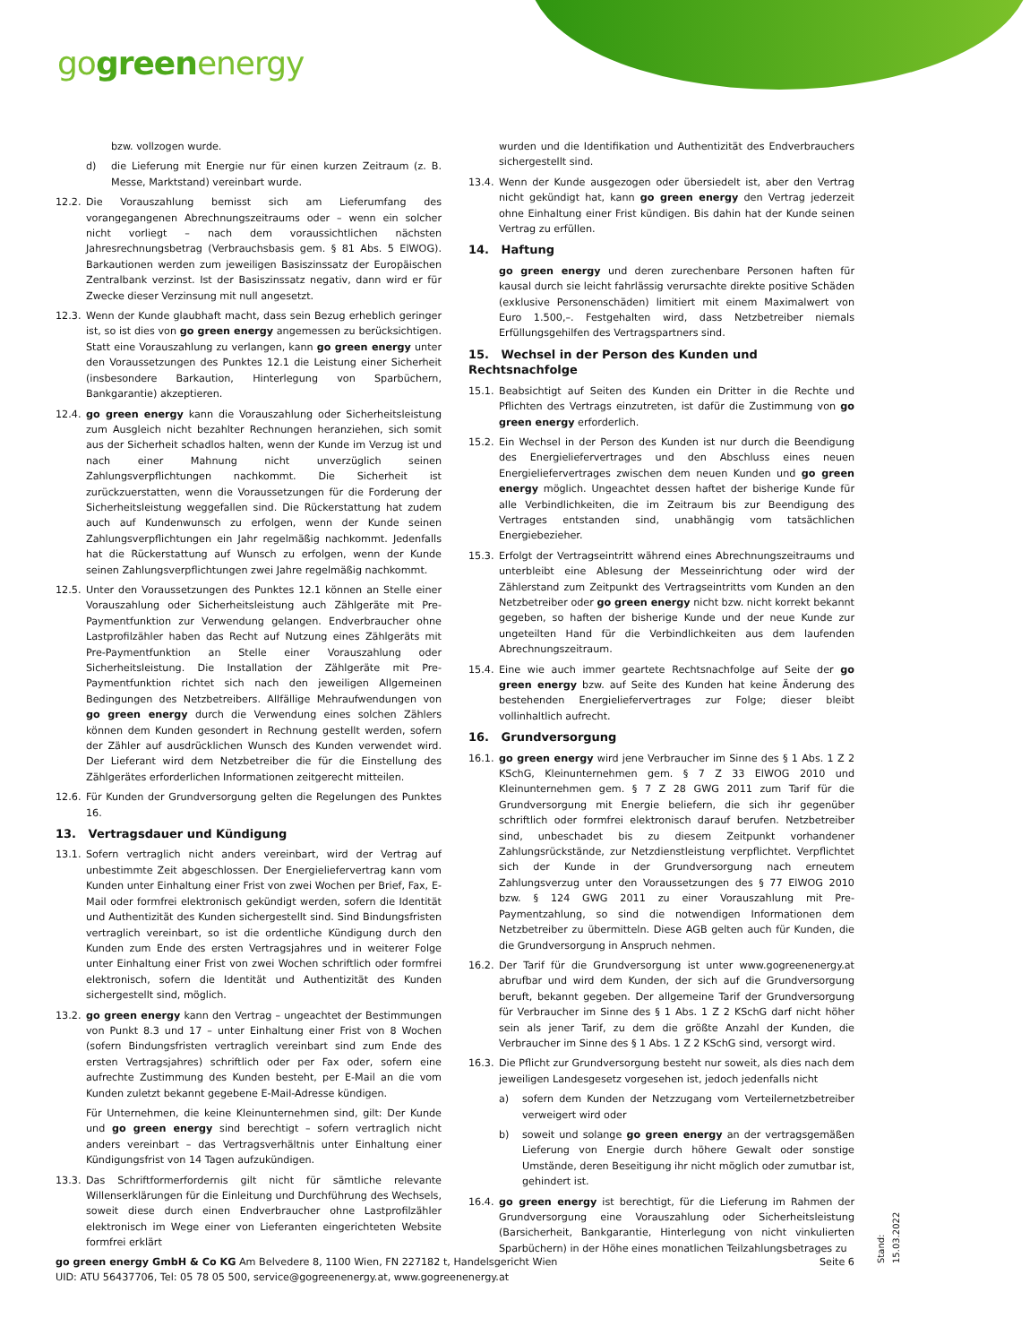gogreenenergy
bzw. vollzogen wurde.
d) die Lieferung mit Energie nur für einen kurzen Zeitraum (z. B. Messe, Marktstand) vereinbart wurde.
12.2. Die Vorauszahlung bemisst sich am Lieferumfang des vorangegangenen Abrechnungszeitraums oder – wenn ein solcher nicht vorliegt – nach dem voraussichtlichen nächsten Jahresrechnungsbetrag (Verbrauchsbasis gem. § 81 Abs. 5 ElWOG). Barkautionen werden zum jeweiligen Basiszinssatz der Europäischen Zentralbank verzinst. Ist der Basiszinssatz negativ, dann wird er für Zwecke dieser Verzinsung mit null angesetzt.
12.3. Wenn der Kunde glaubhaft macht, dass sein Bezug erheblich geringer ist, so ist dies von go green energy angemessen zu berücksichtigen. Statt eine Vorauszahlung zu verlangen, kann go green energy unter den Voraussetzungen des Punktes 12.1 die Leistung einer Sicherheit (insbesondere Barkaution, Hinterlegung von Sparbüchern, Bankgarantie) akzeptieren.
12.4. go green energy kann die Vorauszahlung oder Sicherheitsleistung zum Ausgleich nicht bezahlter Rechnungen heranziehen, sich somit aus der Sicherheit schadlos halten, wenn der Kunde im Verzug ist und nach einer Mahnung nicht unverzüglich seinen Zahlungsverpflichtungen nachkommt. Die Sicherheit ist zurückzuerstatten, wenn die Voraussetzungen für die Forderung der Sicherheitsleistung weggefallen sind. Die Rückerstattung hat zudem auch auf Kundenwunsch zu erfolgen, wenn der Kunde seinen Zahlungsverpflichtungen ein Jahr regelmäßig nachkommt. Jedenfalls hat die Rückerstattung auf Wunsch zu erfolgen, wenn der Kunde seinen Zahlungsverpflichtungen zwei Jahre regelmäßig nachkommt.
12.5. Unter den Voraussetzungen des Punktes 12.1 können an Stelle einer Vorauszahlung oder Sicherheitsleistung auch Zählgeräte mit Pre-Paymentfunktion zur Verwendung gelangen. Endverbraucher ohne Lastprofilzähler haben das Recht auf Nutzung eines Zählgeräts mit Pre-Paymentfunktion an Stelle einer Vorauszahlung oder Sicherheitsleistung. Die Installation der Zählgeräte mit Pre-Paymentfunktion richtet sich nach den jeweiligen Allgemeinen Bedingungen des Netzbetreibers. Allfällige Mehraufwendungen von go green energy durch die Verwendung eines solchen Zählers können dem Kunden gesondert in Rechnung gestellt werden, sofern der Zähler auf ausdrücklichen Wunsch des Kunden verwendet wird. Der Lieferant wird dem Netzbetreiber die für die Einstellung des Zählgerätes erforderlichen Informationen zeitgerecht mitteilen.
12.6. Für Kunden der Grundversorgung gelten die Regelungen des Punktes 16.
13. Vertragsdauer und Kündigung
13.1. Sofern vertraglich nicht anders vereinbart, wird der Vertrag auf unbestimmte Zeit abgeschlossen. Der Energieliefervertrag kann vom Kunden unter Einhaltung einer Frist von zwei Wochen per Brief, Fax, E-Mail oder formfrei elektronisch gekündigt werden, sofern die Identität und Authentizität des Kunden sichergestellt sind. Sind Bindungsfristen vertraglich vereinbart, so ist die ordentliche Kündigung durch den Kunden zum Ende des ersten Vertragsjahres und in weiterer Folge unter Einhaltung einer Frist von zwei Wochen schriftlich oder formfrei elektronisch, sofern die Identität und Authentizität des Kunden sichergestellt sind, möglich.
13.2. go green energy kann den Vertrag – ungeachtet der Bestimmungen von Punkt 8.3 und 17 – unter Einhaltung einer Frist von 8 Wochen (sofern Bindungsfristen vertraglich vereinbart sind zum Ende des ersten Vertragsjahres) schriftlich oder per Fax oder, sofern eine aufrechte Zustimmung des Kunden besteht, per E-Mail an die vom Kunden zuletzt bekannt gegebene E-Mail-Adresse kündigen.
Für Unternehmen, die keine Kleinunternehmen sind, gilt: Der Kunde und go green energy sind berechtigt – sofern vertraglich nicht anders vereinbart – das Vertragsverhältnis unter Einhaltung einer Kündigungsfrist von 14 Tagen aufzukündigen.
13.3. Das Schriftformerfordernis gilt nicht für sämtliche relevante Willenserklärungen für die Einleitung und Durchführung des Wechsels, soweit diese durch einen Endverbraucher ohne Lastprofilzähler elektronisch im Wege einer von Lieferanten eingerichteten Website formfrei erklärt
wurden und die Identifikation und Authentizität des Endverbrauchers sichergestellt sind.
13.4. Wenn der Kunde ausgezogen oder übersiedelt ist, aber den Vertrag nicht gekündigt hat, kann go green energy den Vertrag jederzeit ohne Einhaltung einer Frist kündigen. Bis dahin hat der Kunde seinen Vertrag zu erfüllen.
14. Haftung
go green energy und deren zurechenbare Personen haften für kausal durch sie leicht fahrlässig verursachte direkte positive Schäden (exklusive Personenschäden) limitiert mit einem Maximalwert von Euro 1.500,–. Festgehalten wird, dass Netzbetreiber niemals Erfüllungsgehilfen des Vertragspartners sind.
15. Wechsel in der Person des Kunden und Rechtsnachfolge
15.1. Beabsichtigt auf Seiten des Kunden ein Dritter in die Rechte und Pflichten des Vertrags einzutreten, ist dafür die Zustimmung von go green energy erforderlich.
15.2. Ein Wechsel in der Person des Kunden ist nur durch die Beendigung des Energieliefervertrages und den Abschluss eines neuen Energieliefervertrages zwischen dem neuen Kunden und go green energy möglich. Ungeachtet dessen haftet der bisherige Kunde für alle Verbindlichkeiten, die im Zeitraum bis zur Beendigung des Vertrages entstanden sind, unabhängig vom tatsächlichen Energiebezieher.
15.3. Erfolgt der Vertragseintritt während eines Abrechnungszeitraums und unterbleibt eine Ablesung der Messeinrichtung oder wird der Zählerstand zum Zeitpunkt des Vertragseintritts vom Kunden an den Netzbetreiber oder go green energy nicht bzw. nicht korrekt bekannt gegeben, so haften der bisherige Kunde und der neue Kunde zur ungeteilten Hand für die Verbindlichkeiten aus dem laufenden Abrechnungszeitraum.
15.4. Eine wie auch immer geartete Rechtsnachfolge auf Seite der go green energy bzw. auf Seite des Kunden hat keine Änderung des bestehenden Energieliefervertrages zur Folge; dieser bleibt vollinhaltlich aufrecht.
16. Grundversorgung
16.1. go green energy wird jene Verbraucher im Sinne des § 1 Abs. 1 Z 2 KSchG, Kleinunternehmen gem. § 7 Z 33 ElWOG 2010 und Kleinunternehmen gem. § 7 Z 28 GWG 2011 zum Tarif für die Grundversorgung mit Energie beliefern, die sich ihr gegenüber schriftlich oder formfrei elektronisch darauf berufen. Netzbetreiber sind, unbeschadet bis zu diesem Zeitpunkt vorhandener Zahlungsrückstände, zur Netzdienstleistung verpflichtet. Verpflichtet sich der Kunde in der Grundversorgung nach erneutem Zahlungsverzug unter den Voraussetzungen des § 77 ElWOG 2010 bzw. § 124 GWG 2011 zu einer Vorauszahlung mit Pre-Paymentzahlung, so sind die notwendigen Informationen dem Netzbetreiber zu übermitteln. Diese AGB gelten auch für Kunden, die die Grundversorgung in Anspruch nehmen.
16.2. Der Tarif für die Grundversorgung ist unter www.gogreenenergy.at abrufbar und wird dem Kunden, der sich auf die Grundversorgung beruft, bekannt gegeben. Der allgemeine Tarif der Grundversorgung für Verbraucher im Sinne des § 1 Abs. 1 Z 2 KSchG darf nicht höher sein als jener Tarif, zu dem die größte Anzahl der Kunden, die Verbraucher im Sinne des § 1 Abs. 1 Z 2 KSchG sind, versorgt wird.
16.3. Die Pflicht zur Grundversorgung besteht nur soweit, als dies nach dem jeweiligen Landesgesetz vorgesehen ist, jedoch jedenfalls nicht
a) sofern dem Kunden der Netzzugang vom Verteilernetzbetreiber verweigert wird oder
b) soweit und solange go green energy an der vertragsgemäßen Lieferung von Energie durch höhere Gewalt oder sonstige Umstände, deren Beseitigung ihr nicht möglich oder zumutbar ist, gehindert ist.
16.4. go green energy ist berechtigt, für die Lieferung im Rahmen der Grundversorgung eine Vorauszahlung oder Sicherheitsleistung (Barsicherheit, Bankgarantie, Hinterlegung von nicht vinkulierten Sparbüchern) in der Höhe eines monatlichen Teilzahlungsbetrages zu
go green energy GmbH & Co KG Am Belvedere 8, 1100 Wien, FN 227182 t, Handelsgericht Wien
UID: ATU 56437706, Tel: 05 78 05 500, service@gogreenenergy.at, www.gogreenenergy.at
Seite 6
Stand: 15.03.2022